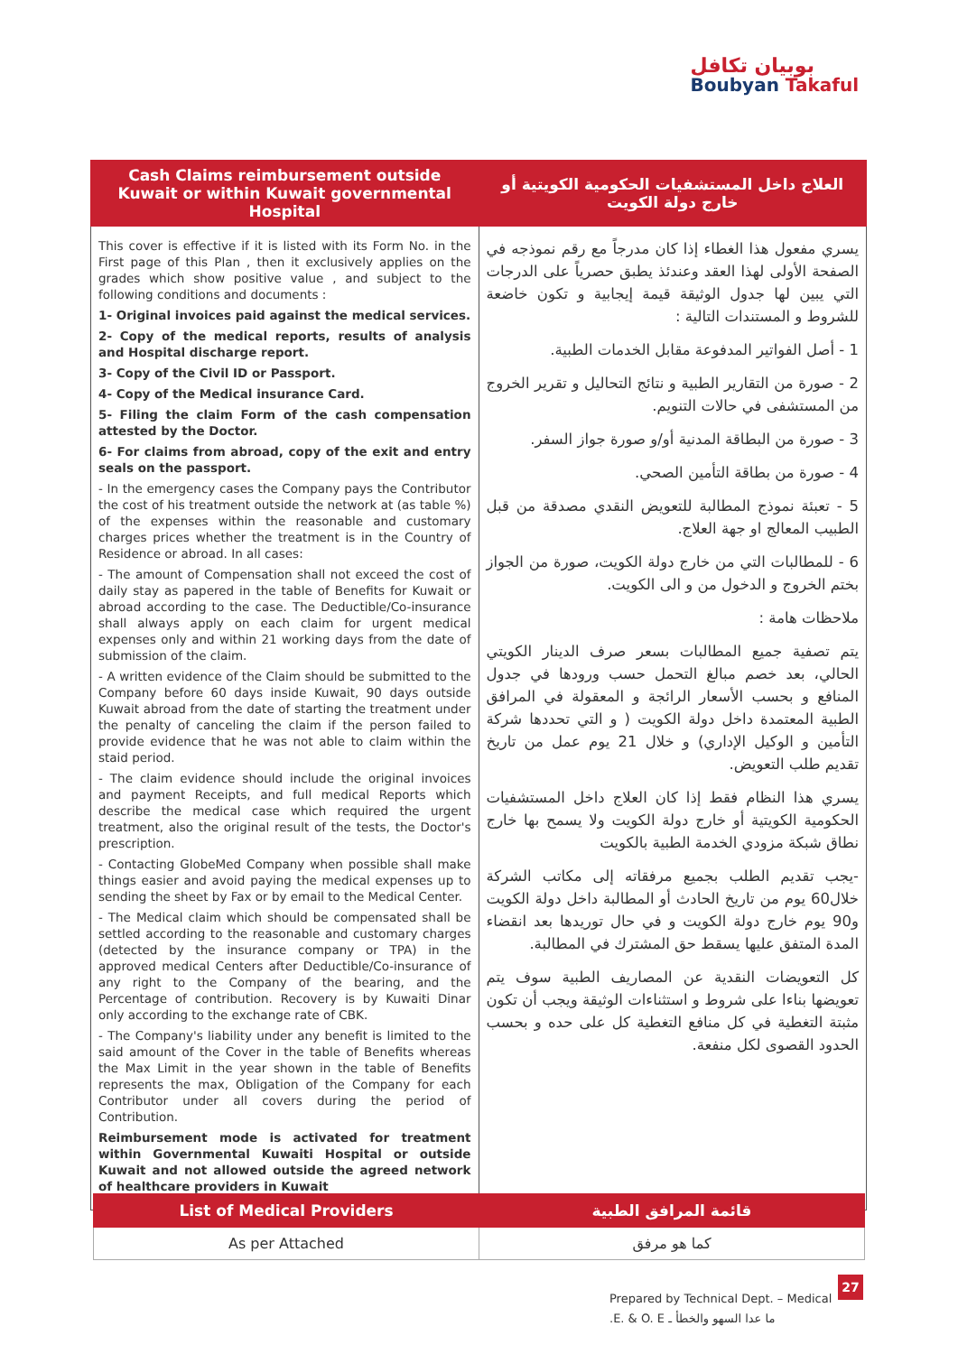بوبيان تكافل
Boubyan Takaful
| Cash Claims reimbursement outside Kuwait or within Kuwait governmental Hospital | العلاج داخل المستشفيات الحكومية الكويتية أو خارج دولة الكويت |
| --- | --- |
| This cover is effective if it is listed with its Form No. in the First page of this Plan , then it exclusively applies on the grades which show positive value , and subject to the following conditions and documents : 1- Original invoices paid against the medical services. 2- Copy of the medical reports, results of analysis and Hospital discharge report. 3- Copy of the Civil ID or Passport. 4- Copy of the Medical insurance Card. 5- Filing the claim Form of the cash compensation attested by the Doctor. 6- For claims from abroad, copy of the exit and entry seals on the passport. - In the emergency cases the Company pays the Contributor the cost of his treatment outside the network at (as table %) of the expenses within the reasonable and customary charges prices whether the treatment is in the Country of Residence or abroad. In all cases: - The amount of Compensation shall not exceed the cost of daily stay as papered in the table of Benefits for Kuwait or abroad according to the case. The Deductible/Co-insurance shall always apply on each claim for urgent medical expenses only and within 21 working days from the date of submission of the claim. - A written evidence of the Claim should be submitted to the Company before 60 days inside Kuwait, 90 days outside Kuwait abroad from the date of starting the treatment under the penalty of canceling the claim if the person failed to provide evidence that he was not able to claim within the staid period. - The claim evidence should include the original invoices and payment Receipts, and full medical Reports which describe the medical case which required the urgent treatment, also the original result of the tests, the Doctor's prescription. - Contacting GlobeMed Company when possible shall make things easier and avoid paying the medical expenses up to sending the sheet by Fax or by email to the Medical Center. - The Medical claim which should be compensated shall be settled according to the reasonable and customary charges (detected by the insurance company or TPA) in the approved medical Centers after Deductible/Co-insurance of any right to the Company of the bearing, and the Percentage of contribution. Recovery is by Kuwaiti Dinar only according to the exchange rate of CBK. - The Company's liability under any benefit is limited to the said amount of the Cover in the table of Benefits whereas the Max Limit in the year shown in the table of Benefits represents the max, Obligation of the Company for each Contributor under all covers during the period of Contribution. Reimbursement mode is activated for treatment within Governmental Kuwaiti Hospital or outside Kuwait and not allowed outside the agreed network of healthcare providers in Kuwait | يسري مفعول هذا الغطاء إذا كان مدرجاً مع رقم نموذجه في الصفحة الأولى لهذا العقد وعندئذ يطبق حصرياً على الدرجات التي يبين لها جدول الوثيقة قيمة إيجابية و تكون خاضعة للشروط و المستندات التالية : 1 - أصل الفواتير المدفوعة مقابل الخدمات الطبية. 2 - صورة من التقارير الطبية و نتائج التحاليل و تقرير الخروج من المستشفى في حالات التنويم. 3 - صورة من البطاقة المدنية أو/و صورة جواز السفر. 4 - صورة من بطاقة التأمين الصحي. 5 - تعبئة نموذج المطالبة للتعويض النقدي مصدقة من قبل الطبيب المعالج او جهة العلاج. 6 - للمطالبات التي من خارج دولة الكويت، صورة من الجواز بختم الخروج و الدخول من و الى الكويت. ملاحظات هامة : يتم تصفية جميع المطالبات بسعر صرف الدينار الكويتي الحالي، بعد خصم مبالغ التحمل حسب ورودها في جدول المنافع و بحسب الأسعار الرائجة و المعقولة في المرافق الطبية المعتمدة داخل دولة الكويت ( و التي تحددها شركة التأمين و الوكيل الإداري) و خلال 21 يوم عمل من تاريخ تقديم طلب التعويض. يسري هذا النظام فقط إذا كان العلاج داخل المستشفيات الحكومية الكويتية أو خارج دولة الكويت ولا يسمح بها خارج نطاق شبكة مزودي الخدمة الطبية بالكويت -يجب تقديم الطلب بجميع مرفقاته إلى مكاتب الشركة خلال60 يوم من تاريخ الحادث أو المطالبة داخل دولة الكويت و90 يوم خارج دولة الكويت و في حال توريدها بعد انقضاء المدة المتفق عليها يسقط حق المشترك في المطالبة. كل التعويضات النقدية عن المصاريف الطبية سوف يتم تعويضها بناءا على شروط و استثناءات الوثيقة ويجب أن تكون مثبتة التغطية في كل منافع التغطية كل على حده و بحسب الحدود القصوى لكل منفعة. |
| List of Medical Providers | قائمة المرافق الطبية |
| --- | --- |
| As per Attached | كما هو مرفق |
Prepared by Technical Dept. – Medical
ما عدا السهو والخطأ ـ E. & O. E.
27